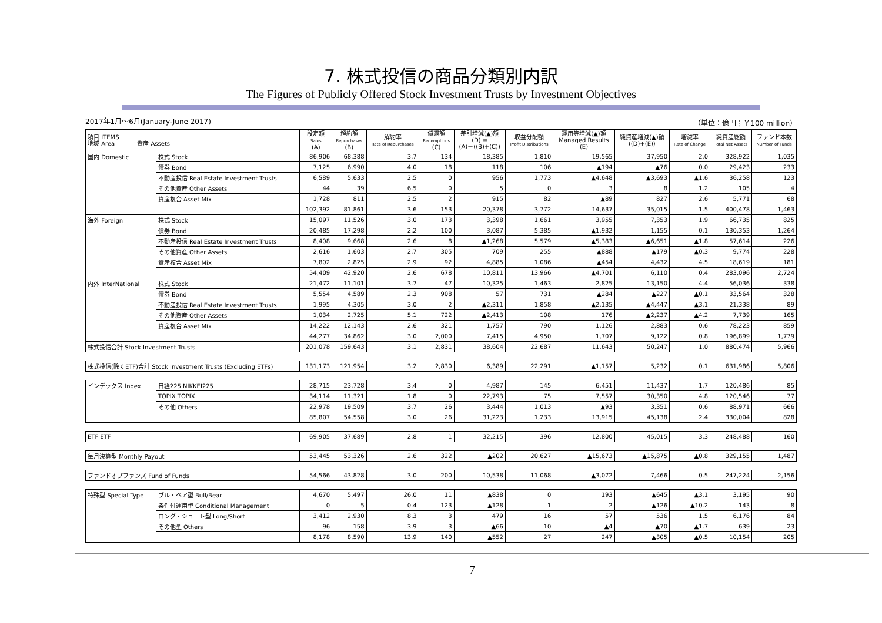7. 株式投信の商品分類別内訳
The Figures of Publicly Offered Stock Investment Trusts by Investment Objectives
2017年1月～6月(January-June 2017) （単位：億円；￥100 million）
| 項目 ITEMS 地域 Area 資産 Assets | | 設定額 Sales (A) | 解約額 Repurchases (B) | 解約率 Rate of Repurchases | 償還額 Redemptions (C) | 差引増減(▲)額 (D) = (A)－((B)+(C)) | 収益分配額 Profit Distributions | 運用等増減(▲)額 Managed Results (E) | 純資産増減(▲)額 ((D)+(E)) | 増減率 Rate of Change | 純資産総額 Total Net Assets | ファンド本数 Number of Funds |
| --- | --- | --- | --- | --- | --- | --- | --- | --- | --- | --- | --- | --- |
| 国内 Domestic | 株式 Stock | 86,906 | 68,388 | 3.7 | 134 | 18,385 | 1,810 | 19,565 | 37,950 | 2.0 | 328,922 | 1,035 |
| | 債券 Bond | 7,125 | 6,990 | 4.0 | 18 | 118 | 106 | ▲194 | ▲76 | 0.0 | 29,423 | 233 |
| | 不動産投信 Real Estate Investment Trusts | 6,589 | 5,633 | 2.5 | 0 | 956 | 1,773 | ▲4,648 | ▲3,693 | ▲1.6 | 36,258 | 123 |
| | その他資産 Other Assets | 44 | 39 | 6.5 | 0 | 5 | 0 | 3 | 8 | 1.2 | 105 | 4 |
| | 資産複合 Asset Mix | 1,728 | 811 | 2.5 | 2 | 915 | 82 | ▲89 | 827 | 2.6 | 5,771 | 68 |
| | | 102,392 | 81,861 | 3.6 | 153 | 20,378 | 3,772 | 14,637 | 35,015 | 1.5 | 400,478 | 1,463 |
| 海外 Foreign | 株式 Stock | 15,097 | 11,526 | 3.0 | 173 | 3,398 | 1,661 | 3,955 | 7,353 | 1.9 | 66,735 | 825 |
| | 債券 Bond | 20,485 | 17,298 | 2.2 | 100 | 3,087 | 5,385 | ▲1,932 | 1,155 | 0.1 | 130,353 | 1,264 |
| | 不動産投信 Real Estate Investment Trusts | 8,408 | 9,668 | 2.6 | 8 | ▲1,268 | 5,579 | ▲5,383 | ▲6,651 | ▲1.8 | 57,614 | 226 |
| | その他資産 Other Assets | 2,616 | 1,603 | 2.7 | 305 | 709 | 255 | ▲888 | ▲179 | ▲0.3 | 9,774 | 228 |
| | 資産複合 Asset Mix | 7,802 | 2,825 | 2.9 | 92 | 4,885 | 1,086 | ▲454 | 4,432 | 4.5 | 18,619 | 181 |
| | | 54,409 | 42,920 | 2.6 | 678 | 10,811 | 13,966 | ▲4,701 | 6,110 | 0.4 | 283,096 | 2,724 |
| 内外 InterNational | 株式 Stock | 21,472 | 11,101 | 3.7 | 47 | 10,325 | 1,463 | 2,825 | 13,150 | 4.4 | 56,036 | 338 |
| | 債券 Bond | 5,554 | 4,589 | 2.3 | 908 | 57 | 731 | ▲284 | ▲227 | ▲0.1 | 33,564 | 328 |
| | 不動産投信 Real Estate Investment Trusts | 1,995 | 4,305 | 3.0 | 2 | ▲2,311 | 1,858 | ▲2,135 | ▲4,447 | ▲3.1 | 21,338 | 89 |
| | その他資産 Other Assets | 1,034 | 2,725 | 5.1 | 722 | ▲2,413 | 108 | 176 | ▲2,237 | ▲4.2 | 7,739 | 165 |
| | 資産複合 Asset Mix | 14,222 | 12,143 | 2.6 | 321 | 1,757 | 790 | 1,126 | 2,883 | 0.6 | 78,223 | 859 |
| | | 44,277 | 34,862 | 3.0 | 2,000 | 7,415 | 4,950 | 1,707 | 9,122 | 0.8 | 196,899 | 1,779 |
| 株式投信合計 Stock Investment Trusts | | 201,078 | 159,643 | 3.1 | 2,831 | 38,604 | 22,687 | 11,643 | 50,247 | 1.0 | 880,474 | 5,966 |
| 株式投信(除くETF)合計 Stock Investment Trusts (Excluding ETFs) | | 131,173 | 121,954 | 3.2 | 2,830 | 6,389 | 22,291 | ▲1,157 | 5,232 | 0.1 | 631,986 | 5,806 |
| インデックス Index | 日経225 NIKKEI225 | 28,715 | 23,728 | 3.4 | 0 | 4,987 | 145 | 6,451 | 11,437 | 1.7 | 120,486 | 85 |
| | TOPIX TOPIX | 34,114 | 11,321 | 1.8 | 0 | 22,793 | 75 | 7,557 | 30,350 | 4.8 | 120,546 | 77 |
| | その他 Others | 22,978 | 19,509 | 3.7 | 26 | 3,444 | 1,013 | ▲93 | 3,351 | 0.6 | 88,971 | 666 |
| | | 85,807 | 54,558 | 3.0 | 26 | 31,223 | 1,233 | 13,915 | 45,138 | 2.4 | 330,004 | 828 |
| ETF ETF | | 69,905 | 37,689 | 2.8 | 1 | 32,215 | 396 | 12,800 | 45,015 | 3.3 | 248,488 | 160 |
| 毎月決算型 Monthly Payout | | 53,445 | 53,326 | 2.6 | 322 | ▲202 | 20,627 | ▲15,673 | ▲15,875 | ▲0.8 | 329,155 | 1,487 |
| ファンドオブファンズ Fund of Funds | | 54,566 | 43,828 | 3.0 | 200 | 10,538 | 11,068 | ▲3,072 | 7,466 | 0.5 | 247,224 | 2,156 |
| 特殊型 Special Type | ブル・ベア型 Bull/Bear | 4,670 | 5,497 | 26.0 | 11 | ▲838 | 0 | 193 | ▲645 | ▲3.1 | 3,195 | 90 |
| | 条件付運用型 Conditional Management | 0 | 5 | 0.4 | 123 | ▲128 | 1 | 2 | ▲126 | ▲10.2 | 143 | 8 |
| | ロング・ショート型 Long/Short | 3,412 | 2,930 | 8.3 | 3 | 479 | 16 | 57 | 536 | 1.5 | 6,176 | 84 |
| | その他型 Others | 96 | 158 | 3.9 | 3 | ▲66 | 10 | ▲4 | ▲70 | ▲1.7 | 639 | 23 |
| | | 8,178 | 8,590 | 13.9 | 140 | ▲552 | 27 | 247 | ▲305 | ▲0.5 | 10,154 | 205 |
7